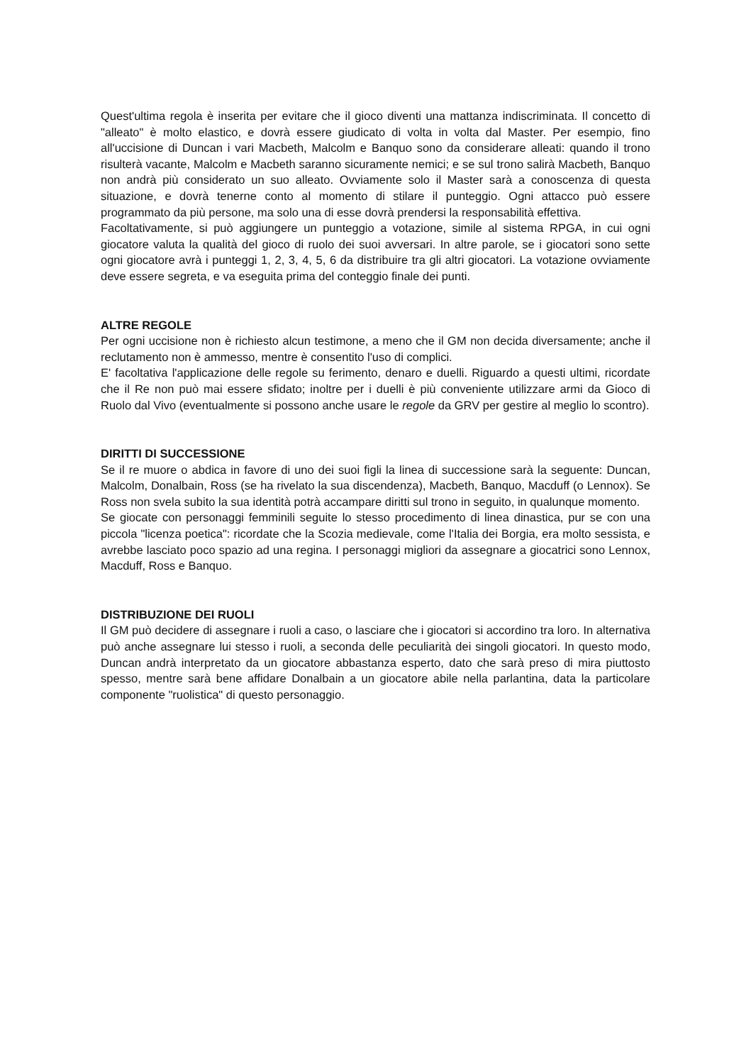Quest'ultima regola è inserita per evitare che il gioco diventi una mattanza indiscriminata. Il concetto di "alleato" è molto elastico, e dovrà essere giudicato di volta in volta dal Master. Per esempio, fino all'uccisione di Duncan i vari Macbeth, Malcolm e Banquo sono da considerare alleati: quando il trono risulterà vacante, Malcolm e Macbeth saranno sicuramente nemici; e se sul trono salirà Macbeth, Banquo non andrà più considerato un suo alleato. Ovviamente solo il Master sarà a conoscenza di questa situazione, e dovrà tenerne conto al momento di stilare il punteggio. Ogni attacco può essere programmato da più persone, ma solo una di esse dovrà prendersi la responsabilità effettiva.
Facoltativamente, si può aggiungere un punteggio a votazione, simile al sistema RPGA, in cui ogni giocatore valuta la qualità del gioco di ruolo dei suoi avversari. In altre parole, se i giocatori sono sette ogni giocatore avrà i punteggi 1, 2, 3, 4, 5, 6 da distribuire tra gli altri giocatori. La votazione ovviamente deve essere segreta, e va eseguita prima del conteggio finale dei punti.
ALTRE REGOLE
Per ogni uccisione non è richiesto alcun testimone, a meno che il GM non decida diversamente; anche il reclutamento non è ammesso, mentre è consentito l'uso di complici.
E' facoltativa l'applicazione delle regole su ferimento, denaro e duelli. Riguardo a questi ultimi, ricordate che il Re non può mai essere sfidato; inoltre per i duelli è più conveniente utilizzare armi da Gioco di Ruolo dal Vivo (eventualmente si possono anche usare le regole da GRV per gestire al meglio lo scontro).
DIRITTI DI SUCCESSIONE
Se il re muore o abdica in favore di uno dei suoi figli la linea di successione sarà la seguente: Duncan, Malcolm, Donalbain, Ross (se ha rivelato la sua discendenza), Macbeth, Banquo, Macduff (o Lennox). Se Ross non svela subito la sua identità potrà accampare diritti sul trono in seguito, in qualunque momento.
Se giocate con personaggi femminili seguite lo stesso procedimento di linea dinastica, pur se con una piccola "licenza poetica": ricordate che la Scozia medievale, come l'Italia dei Borgia, era molto sessista, e avrebbe lasciato poco spazio ad una regina. I personaggi migliori da assegnare a giocatrici sono Lennox, Macduff, Ross e Banquo.
DISTRIBUZIONE DEI RUOLI
Il GM può decidere di assegnare i ruoli a caso, o lasciare che i giocatori si accordino tra loro. In alternativa può anche assegnare lui stesso i ruoli, a seconda delle peculiarità dei singoli giocatori. In questo modo, Duncan andrà interpretato da un giocatore abbastanza esperto, dato che sarà preso di mira piuttosto spesso, mentre sarà bene affidare Donalbain a un giocatore abile nella parlantina, data la particolare componente "ruolistica" di questo personaggio.